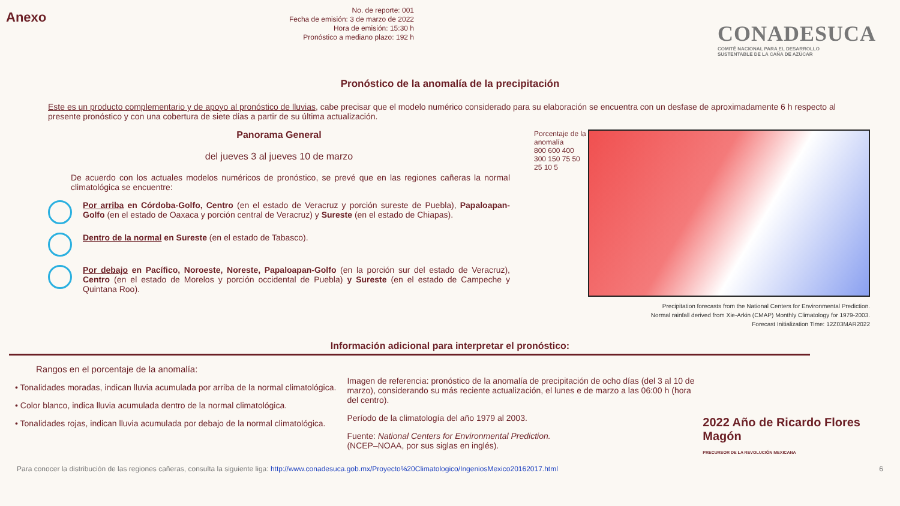Anexo
No. de reporte: 001
Fecha de emisión: 3 de marzo de 2022
Hora de emisión: 15:30 h
Pronóstico a mediano plazo: 192 h
CONADESUCA
COMITÉ NACIONAL PARA EL DESARROLLO
SUSTENTABLE DE LA CAÑA DE AZÚCAR
Pronóstico de la anomalía de la precipitación
Este es un producto complementario y de apoyo al pronóstico de lluvias, cabe precisar que el modelo numérico considerado para su elaboración se encuentra con un desfase de aproximadamente 6 h respecto al presente pronóstico y con una cobertura de siete días a partir de su última actualización.
Panorama General
del jueves 3 al jueves 10 de marzo
De acuerdo con los actuales modelos numéricos de pronóstico, se prevé que en las regiones cañeras la normal climatológica se encuentre:
Por arriba en Córdoba-Golfo, Centro (en el estado de Veracruz y porción sureste de Puebla), Papaloapan-Golfo (en el estado de Oaxaca y porción central de Veracruz) y Sureste (en el estado de Chiapas).
Dentro de la normal en Sureste (en el estado de Tabasco).
Por debajo en Pacífico, Noroeste, Noreste, Papaloapan-Golfo (en la porción sur del estado de Veracruz), Centro (en el estado de Morelos y porción occidental de Puebla) y Sureste (en el estado de Campeche y Quintana Roo).
Porcentaje de la anomalía
800 600 400 300 150 75 50 25 10 5
Precipitation forecasts from the National Centers for Environmental Prediction.
Normal rainfall derived from Xie-Arkin (CMAP) Monthly Climatology for 1979-2003.
Forecast Initialization Time: 12Z03MAR2022
Información adicional para interpretar el pronóstico:
Rangos en el porcentaje de la anomalía:
• Tonalidades moradas, indican lluvia acumulada por arriba de la normal climatológica.
• Color blanco, indica lluvia acumulada dentro de la normal climatológica.
• Tonalidades rojas, indican lluvia acumulada por debajo de la normal climatológica.
Imagen de referencia: pronóstico de la anomalía de precipitación de ocho días (del 3 al 10 de marzo), considerando su más reciente actualización, el lunes e de marzo a las 06:00 h (hora del centro).
Período de la climatología del año 1979 al 2003.
Fuente: National Centers for Environmental Prediction.
(NCEP–NOAA, por sus siglas en inglés).
2022 Año de Ricardo Flores Magón
PRECURSOR DE LA REVOLUCIÓN MEXICANA
Para conocer la distribución de las regiones cañeras, consulta la siguiente liga: http://www.conadesuca.gob.mx/Proyecto%20Climatologico/IngeniosMexico20162017.html 6